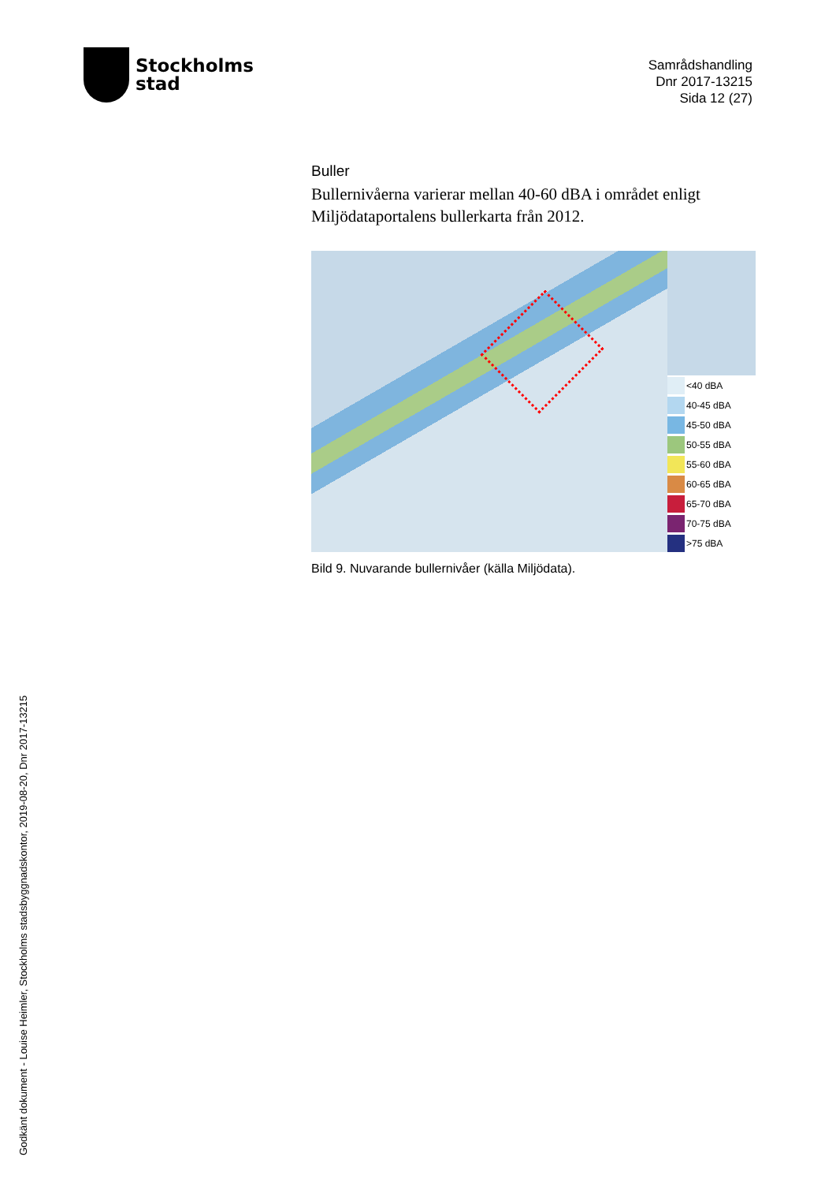Stockholms
stad
Samrådshandling
Dnr 2017-13215
Sida 12 (27)
Buller
Bullernivåerna varierar mellan 40-60 dBA i området enligt Miljödataportalens bullerkarta från 2012.
<40 dBA
40-45 dBA
45-50 dBA
50-55 dBA
55-60 dBA
60-65 dBA
65-70 dBA
70-75 dBA
>75 dBA
Bild 9. Nuvarande bullernivåer (källa Miljödata).
Godkänt dokument - Louise Heimler, Stockholms stadsbyggnadskontor, 2019-08-20, Dnr 2017-13215